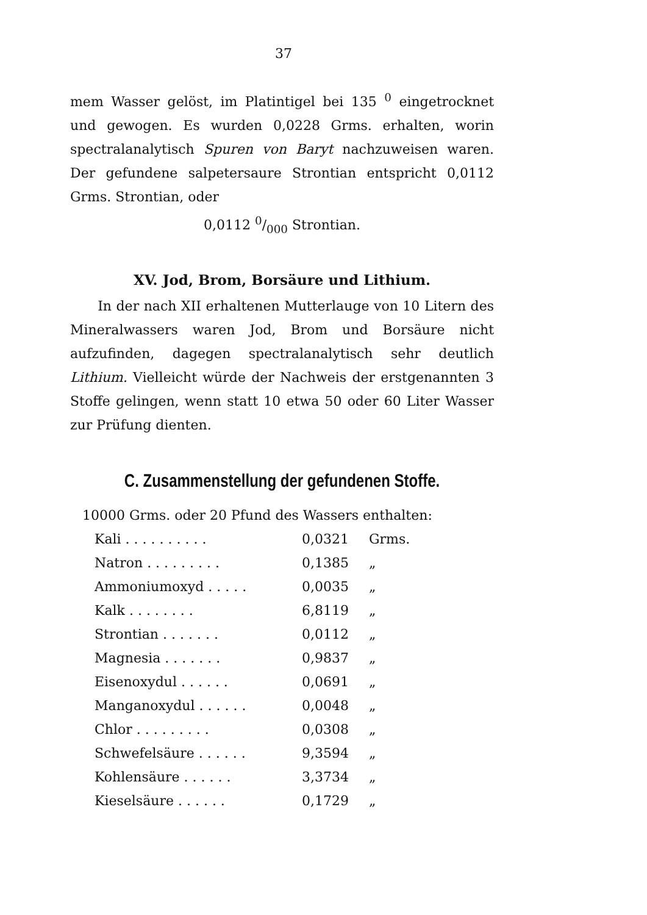37
mem Wasser gelöst, im Platintigel bei 135 <sup>0</sup> eingetrocknet und gewogen. Es wurden 0,0228 Grms. erhalten, worin spectralanalytisch Spuren von Baryt nachzuweisen waren. Der gefundene salpetersaure Strontian entspricht 0,0112 Grms. Strontian, oder
0,0112 0/000 Strontian.
XV. Jod, Brom, Borsäure und Lithium.
In der nach XII erhaltenen Mutterlauge von 10 Litern des Mineralwassers waren Jod, Brom und Borsäure nicht aufzufinden, dagegen spectralanalytisch sehr deutlich Lithium. Vielleicht würde der Nachweis der erstgenannten 3 Stoffe gelingen, wenn statt 10 etwa 50 oder 60 Liter Wasser zur Prüfung dienten.
C. Zusammenstellung der gefundenen Stoffe.
10000 Grms. oder 20 Pfund des Wassers enthalten:
| Kali . . . . . . . . . . | 0,0321 | Grms. |
| Natron . . . . . . . . . | 0,1385 | „ |
| Ammoniumoxyd . . . . . | 0,0035 | „ |
| Kalk . . . . . . . . | 6,8119 | „ |
| Strontian . . . . . . . | 0,0112 | „ |
| Magnesia . . . . . . . | 0,9837 | „ |
| Eisenoxydul . . . . . . | 0,0691 | „ |
| Manganoxydul . . . . . . | 0,0048 | „ |
| Chlor . . . . . . . . . | 0,0308 | „ |
| Schwefelsäure . . . . . . | 9,3594 | „ |
| Kohlensäure . . . . . . | 3,3734 | „ |
| Kieselsäure . . . . . . | 0,1729 | „ |